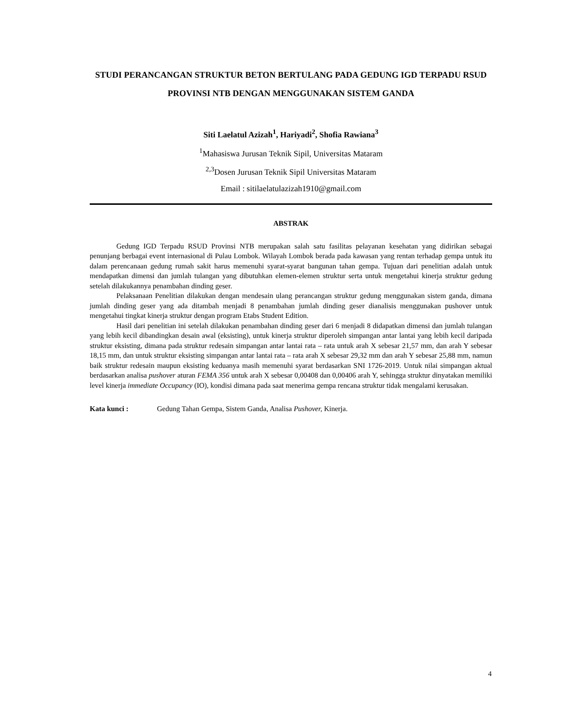STUDI PERANCANGAN STRUKTUR BETON BERTULANG PADA GEDUNG IGD TERPADU RSUD PROVINSI NTB DENGAN MENGGUNAKAN SISTEM GANDA
Siti Laelatul Azizah<sup>1</sup>, Hariyadi<sup>2</sup>, Shofia Rawiana<sup>3</sup>
<sup>1</sup> Mahasiswa Jurusan Teknik Sipil, Universitas Mataram
<sup>2,3</sup>Dosen Jurusan Teknik Sipil Universitas Mataram
Email : sitilaelatulazizah1910@gmail.com
ABSTRAK
Gedung IGD Terpadu RSUD Provinsi NTB merupakan salah satu fasilitas pelayanan kesehatan yang didirikan sebagai penunjang berbagai event internasional di Pulau Lombok. Wilayah Lombok berada pada kawasan yang rentan terhadap gempa untuk itu dalam perencanaan gedung rumah sakit harus memenuhi syarat-syarat bangunan tahan gempa. Tujuan dari penelitian adalah untuk mendapatkan dimensi dan jumlah tulangan yang dibutuhkan elemen-elemen struktur serta untuk mengetahui kinerja struktur gedung setelah dilakukannya penambahan dinding geser.
Pelaksanaan Penelitian dilakukan dengan mendesain ulang perancangan struktur gedung menggunakan sistem ganda, dimana jumlah dinding geser yang ada ditambah menjadi 8 penambahan jumlah dinding geser dianalisis menggunakan pushover untuk mengetahui tingkat kinerja struktur dengan program Etabs Student Edition.
Hasil dari penelitian ini setelah dilakukan penambahan dinding geser dari 6 menjadi 8 didapatkan dimensi dan jumlah tulangan yang lebih kecil dibandingkan desain awal (eksisting), untuk kinerja struktur diperoleh simpangan antar lantai yang lebih kecil daripada struktur eksisting, dimana pada struktur redesain simpangan antar lantai rata – rata untuk arah X sebesar 21,57 mm, dan arah Y sebesar 18,15 mm, dan untuk struktur eksisting simpangan antar lantai rata – rata arah X sebesar 29,32 mm dan arah Y sebesar 25,88 mm, namun baik struktur redesain maupun eksisting keduanya masih memenuhi syarat berdasarkan SNI 1726-2019. Untuk nilai simpangan aktual berdasarkan analisa pushover aturan FEMA 356 untuk arah X sebesar 0,00408 dan 0,00406 arah Y, sehingga struktur dinyatakan memiliki level kinerja immediate Occupancy (IO), kondisi dimana pada saat menerima gempa rencana struktur tidak mengalami kerusakan.
Kata kunci : Gedung Tahan Gempa, Sistem Ganda, Analisa Pushover, Kinerja.
4